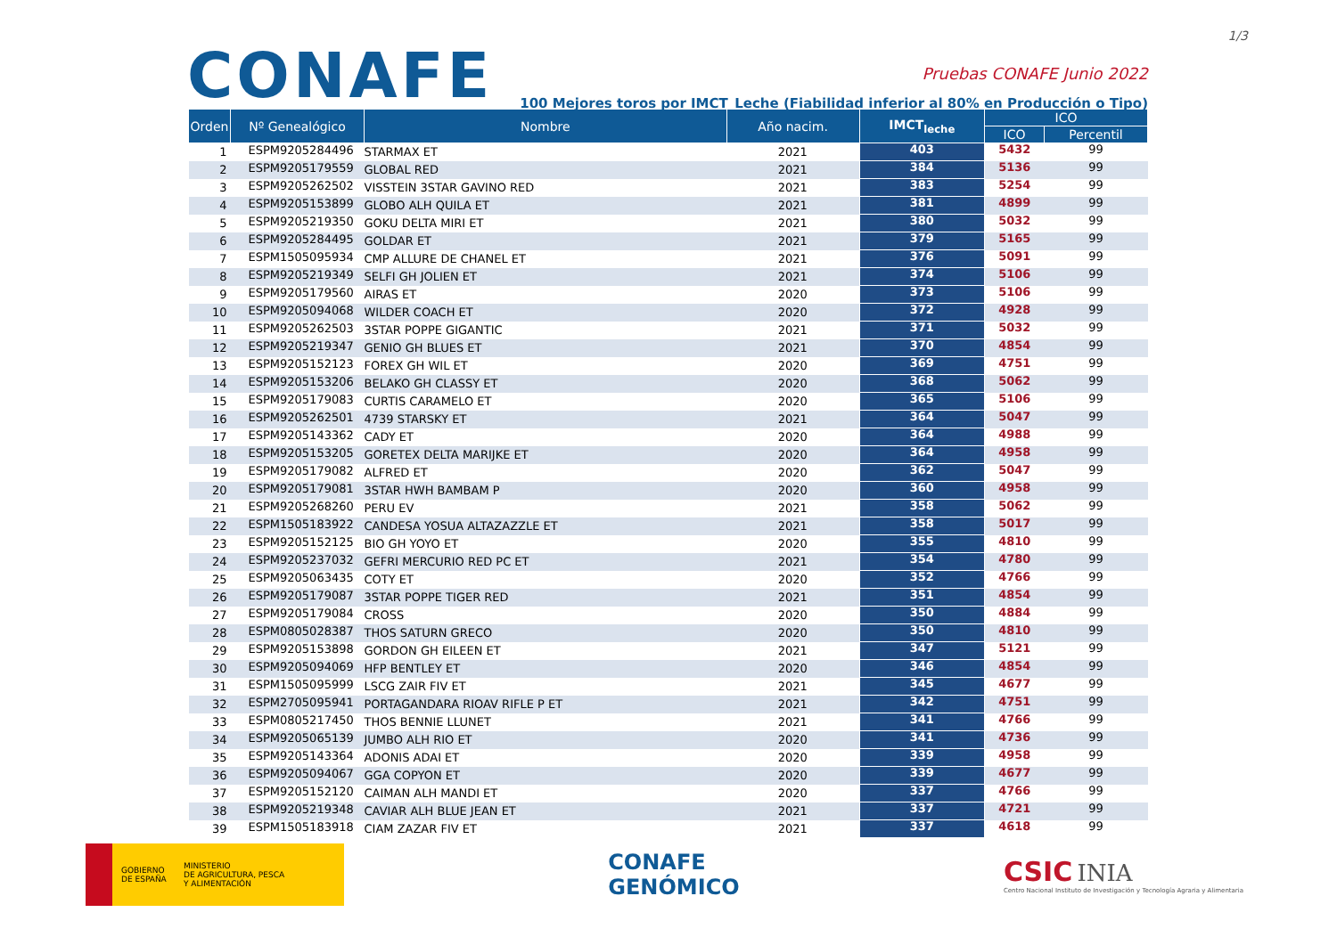1/3
CONAFE
Pruebas CONAFE Junio 2022
100 Mejores toros por IMCT_Leche (Fiabilidad inferior al 80% en Producción o Tipo)
| Orden | Nº Genealógico | Nombre | Año nacim. | IMCT<sub>leche</sub> | ICO | |
| --- | --- | --- | --- | --- | --- | --- |
| | | | | | ICO | Percentil |
| 1 | ESPM9205284496 | STARMAX ET | 2021 | 403 | 5432 | 99 |
| 2 | ESPM9205179559 | GLOBAL RED | 2021 | 384 | 5136 | 99 |
| 3 | ESPM9205262502 | VISSTEIN 3STAR GAVINO RED | 2021 | 383 | 5254 | 99 |
| 4 | ESPM9205153899 | GLOBO ALH QUILA ET | 2021 | 381 | 4899 | 99 |
| 5 | ESPM9205219350 | GOKU DELTA MIRI ET | 2021 | 380 | 5032 | 99 |
| 6 | ESPM9205284495 | GOLDAR ET | 2021 | 379 | 5165 | 99 |
| 7 | ESPM1505095934 | CMP ALLURE DE CHANEL ET | 2021 | 376 | 5091 | 99 |
| 8 | ESPM9205219349 | SELFI GH JOLIEN ET | 2021 | 374 | 5106 | 99 |
| 9 | ESPM9205179560 | AIRAS ET | 2020 | 373 | 5106 | 99 |
| 10 | ESPM9205094068 | WILDER COACH ET | 2020 | 372 | 4928 | 99 |
| 11 | ESPM9205262503 | 3STAR POPPE GIGANTIC | 2021 | 371 | 5032 | 99 |
| 12 | ESPM9205219347 | GENIO GH BLUES ET | 2021 | 370 | 4854 | 99 |
| 13 | ESPM9205152123 | FOREX GH WIL ET | 2020 | 369 | 4751 | 99 |
| 14 | ESPM9205153206 | BELAKO GH CLASSY ET | 2020 | 368 | 5062 | 99 |
| 15 | ESPM9205179083 | CURTIS CARAMELO ET | 2020 | 365 | 5106 | 99 |
| 16 | ESPM9205262501 | 4739 STARSKY ET | 2021 | 364 | 5047 | 99 |
| 17 | ESPM9205143362 | CADY ET | 2020 | 364 | 4988 | 99 |
| 18 | ESPM9205153205 | GORETEX DELTA MARIJKE ET | 2020 | 364 | 4958 | 99 |
| 19 | ESPM9205179082 | ALFRED ET | 2020 | 362 | 5047 | 99 |
| 20 | ESPM9205179081 | 3STAR HWH BAMBAM P | 2020 | 360 | 4958 | 99 |
| 21 | ESPM9205268260 | PERU EV | 2021 | 358 | 5062 | 99 |
| 22 | ESPM1505183922 | CANDESA YOSUA ALTAZAZZLE ET | 2021 | 358 | 5017 | 99 |
| 23 | ESPM9205152125 | BIO GH YOYO ET | 2020 | 355 | 4810 | 99 |
| 24 | ESPM9205237032 | GEFRI MERCURIO RED PC ET | 2021 | 354 | 4780 | 99 |
| 25 | ESPM9205063435 | COTY ET | 2020 | 352 | 4766 | 99 |
| 26 | ESPM9205179087 | 3STAR POPPE TIGER RED | 2021 | 351 | 4854 | 99 |
| 27 | ESPM9205179084 | CROSS | 2020 | 350 | 4884 | 99 |
| 28 | ESPM0805028387 | THOS SATURN GRECO | 2020 | 350 | 4810 | 99 |
| 29 | ESPM9205153898 | GORDON GH EILEEN ET | 2021 | 347 | 5121 | 99 |
| 30 | ESPM9205094069 | HFP BENTLEY ET | 2020 | 346 | 4854 | 99 |
| 31 | ESPM1505095999 | LSCG ZAIR FIV ET | 2021 | 345 | 4677 | 99 |
| 32 | ESPM2705095941 | PORTAGANDARA RIOAV RIFLE P ET | 2021 | 342 | 4751 | 99 |
| 33 | ESPM0805217450 | THOS BENNIE LLUNET | 2021 | 341 | 4766 | 99 |
| 34 | ESPM9205065139 | JUMBO ALH RIO ET | 2020 | 341 | 4736 | 99 |
| 35 | ESPM9205143364 | ADONIS ADAI ET | 2020 | 339 | 4958 | 99 |
| 36 | ESPM9205094067 | GGA COPYON ET | 2020 | 339 | 4677 | 99 |
| 37 | ESPM9205152120 | CAIMAN ALH MANDI ET | 2020 | 337 | 4766 | 99 |
| 38 | ESPM9205219348 | CAVIAR ALH BLUE JEAN ET | 2021 | 337 | 4721 | 99 |
| 39 | ESPM1505183918 | CIAM ZAZAR FIV ET | 2021 | 337 | 4618 | 99 |
GOBIERNO DE ESPAÑA
MINISTERIO
DE AGRICULTURA, PESCA
Y ALIMENTACIÓN
CONAFE
GENÓMICO
CSIC INIA
Centro Nacional Instituto de Investigación y Tecnología Agraria y Alimentaria